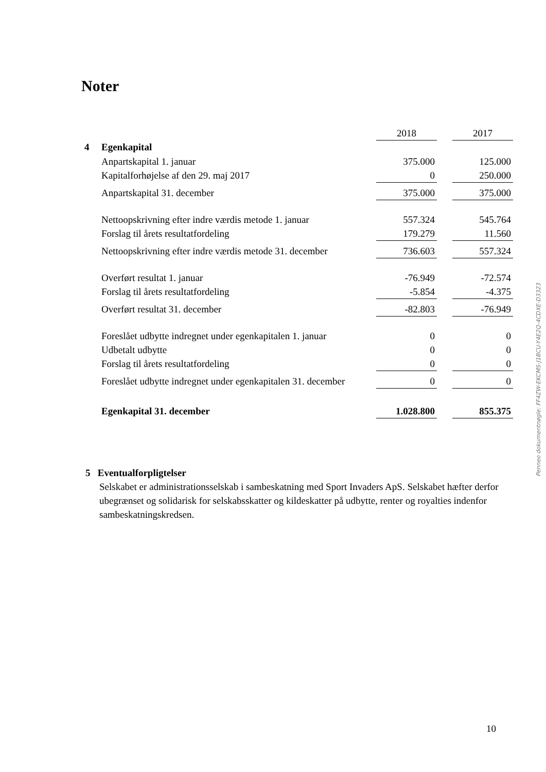Noter
| | | 2018 | | 2017 |
| 4 | Egenkapital | | | |
| | Anpartskapital 1. januar | 375.000 | | 125.000 |
| | Kapitalforhøjelse af den 29. maj 2017 | 0 | | 250.000 |
| | Anpartskapital 31. december | 375.000 | | 375.000 |
| | Nettoopskrivning efter indre værdis metode 1. januar | 557.324 | | 545.764 |
| | Forslag til årets resultatfordeling | 179.279 | | 11.560 |
| | Nettoopskrivning efter indre værdis metode 31. december | 736.603 | | 557.324 |
| | Overført resultat 1. januar | -76.949 | | -72.574 |
| | Forslag til årets resultatfordeling | -5.854 | | -4.375 |
| | Overført resultat 31. december | -82.803 | | -76.949 |
| | Foreslået udbytte indregnet under egenkapitalen 1. januar | 0 | | 0 |
| | Udbetalt udbytte | 0 | | 0 |
| | Forslag til årets resultatfordeling | 0 | | 0 |
| | Foreslået udbytte indregnet under egenkapitalen 31. december | 0 | | 0 |
| | Egenkapital 31. december | 1.028.800 | | 855.375 |
5 Eventualforpligtelser
Selskabet er administrationsselskab i sambeskatning med Sport Invaders ApS. Selskabet hæfter derfor ubegrænset og solidarisk for selskabsskatter og kildeskatter på udbytte, renter og royalties indenfor sambeskatningskredsen.
Penneo dokumentnøgle: FF4ZW-EKCMS-J1BCU-Y4E2Q-4CDXE-D3323
10